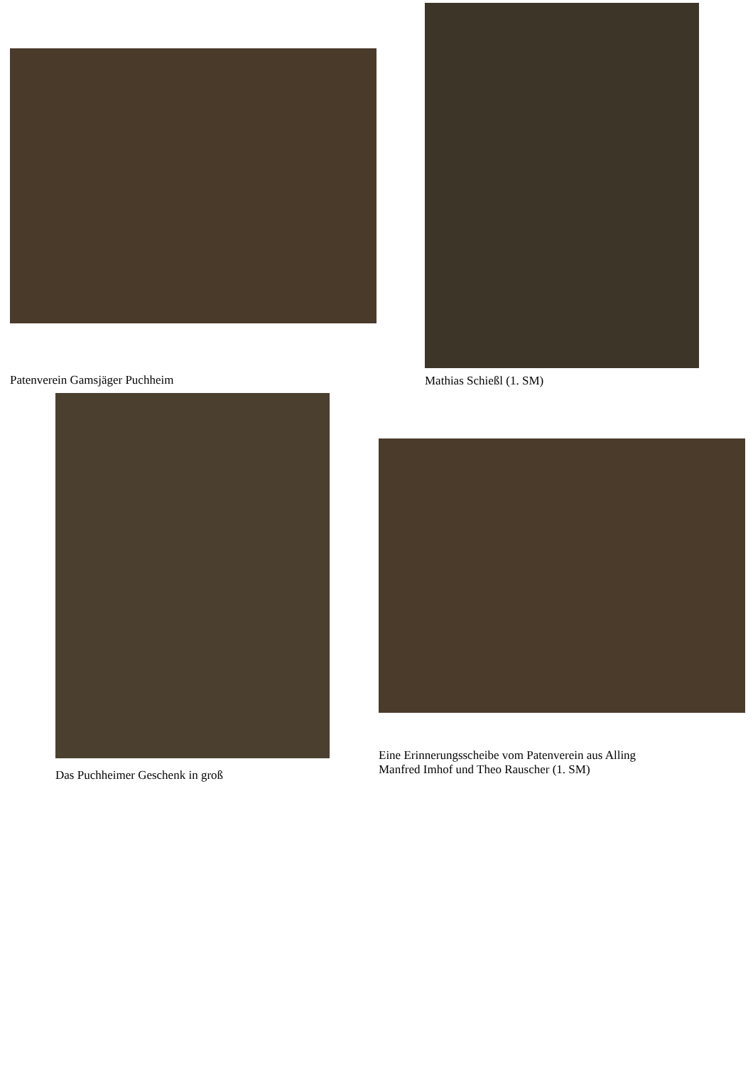Patenverein Gamsjäger Puchheim
Mathias Schießl (1. SM)
Das Puchheimer Geschenk in groß
Eine Erinnerungsscheibe vom Patenverein aus Alling
Manfred Imhof und Theo Rauscher (1. SM)